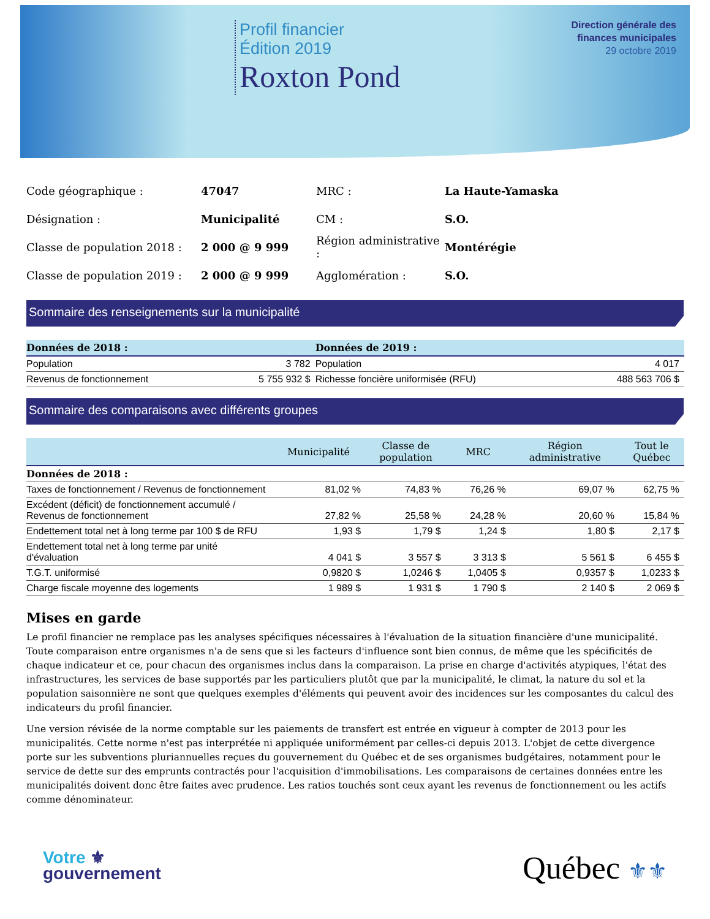Profil financier
Édition 2019
Roxton Pond
Direction générale des
finances municipales
29 octobre 2019
| Code géographique : | 47047 | MRC : | La Haute-Yamaska |
| Désignation : | Municipalité | CM : | S.O. |
| Classe de population 2018 : | 2 000 @ 9 999 | Région administrative : | Montérégie |
| Classe de population 2019 : | 2 000 @ 9 999 | Agglomération : | S.O. |
Sommaire des renseignements sur la municipalité
| Données de 2018 : | | Données de 2019 : | |
| --- | --- | --- | --- |
| Population | 3 782 | Population | 4 017 |
| Revenus de fonctionnement | 5 755 932 $ | Richesse foncière uniformisée (RFU) | 488 563 706 $ |
Sommaire des comparaisons avec différents groupes
| | Municipalité | Classe de population | MRC | Région administrative | Tout le Québec |
| --- | --- | --- | --- | --- | --- |
| Données de 2018 : | | | | | |
| Taxes de fonctionnement / Revenus de fonctionnement | 81,02 % | 74,83 % | 76,26 % | 69,07 % | 62,75 % |
| Excédent (déficit) de fonctionnement accumulé / Revenus de fonctionnement | 27,82 % | 25,58 % | 24,28 % | 20,60 % | 15,84 % |
| Endettement total net à long terme par 100 $ de RFU | 1,93 $ | 1,79 $ | 1,24 $ | 1,80 $ | 2,17 $ |
| Endettement total net à long terme par unité d'évaluation | 4 041 $ | 3 557 $ | 3 313 $ | 5 561 $ | 6 455 $ |
| T.G.T. uniformisé | 0,9820 $ | 1,0246 $ | 1,0405 $ | 0,9357 $ | 1,0233 $ |
| Charge fiscale moyenne des logements | 1 989 $ | 1 931 $ | 1 790 $ | 2 140 $ | 2 069 $ |
Mises en garde
Le profil financier ne remplace pas les analyses spécifiques nécessaires à l'évaluation de la situation financière d'une municipalité. Toute comparaison entre organismes n'a de sens que si les facteurs d'influence sont bien connus, de même que les spécificités de chaque indicateur et ce, pour chacun des organismes inclus dans la comparaison. La prise en charge d'activités atypiques, l'état des infrastructures, les services de base supportés par les particuliers plutôt que par la municipalité, le climat, la nature du sol et la population saisonnière ne sont que quelques exemples d'éléments qui peuvent avoir des incidences sur les composantes du calcul des indicateurs du profil financier.
Une version révisée de la norme comptable sur les paiements de transfert est entrée en vigueur à compter de 2013 pour les municipalités. Cette norme n'est pas interprétée ni appliquée uniformément par celles-ci depuis 2013. L'objet de cette divergence porte sur les subventions pluriannuelles reçues du gouvernement du Québec et de ses organismes budgétaires, notamment pour le service de dette sur des emprunts contractés pour l'acquisition d'immobilisations. Les comparaisons de certaines données entre les municipalités doivent donc être faites avec prudence. Les ratios touchés sont ceux ayant les revenus de fonctionnement ou les actifs comme dénominateur.
Votre ⚜
gouvernement
Québec ⚜⚜